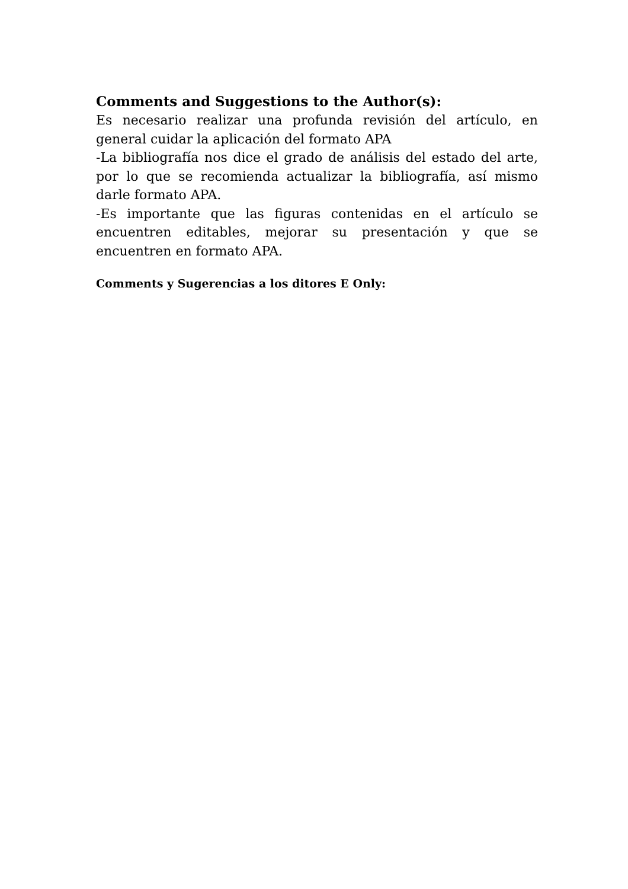Comments and Suggestions to the Author(s):
Es necesario realizar una profunda revisión del artículo, en general cuidar la aplicación del formato APA
-La bibliografía nos dice el grado de análisis del estado del arte, por lo que se recomienda actualizar la bibliografía, así mismo darle formato APA.
-Es importante que las figuras contenidas en el artículo se encuentren editables, mejorar su presentación y que se encuentren en formato APA.
Comments y Sugerencias a los ditores E Only: